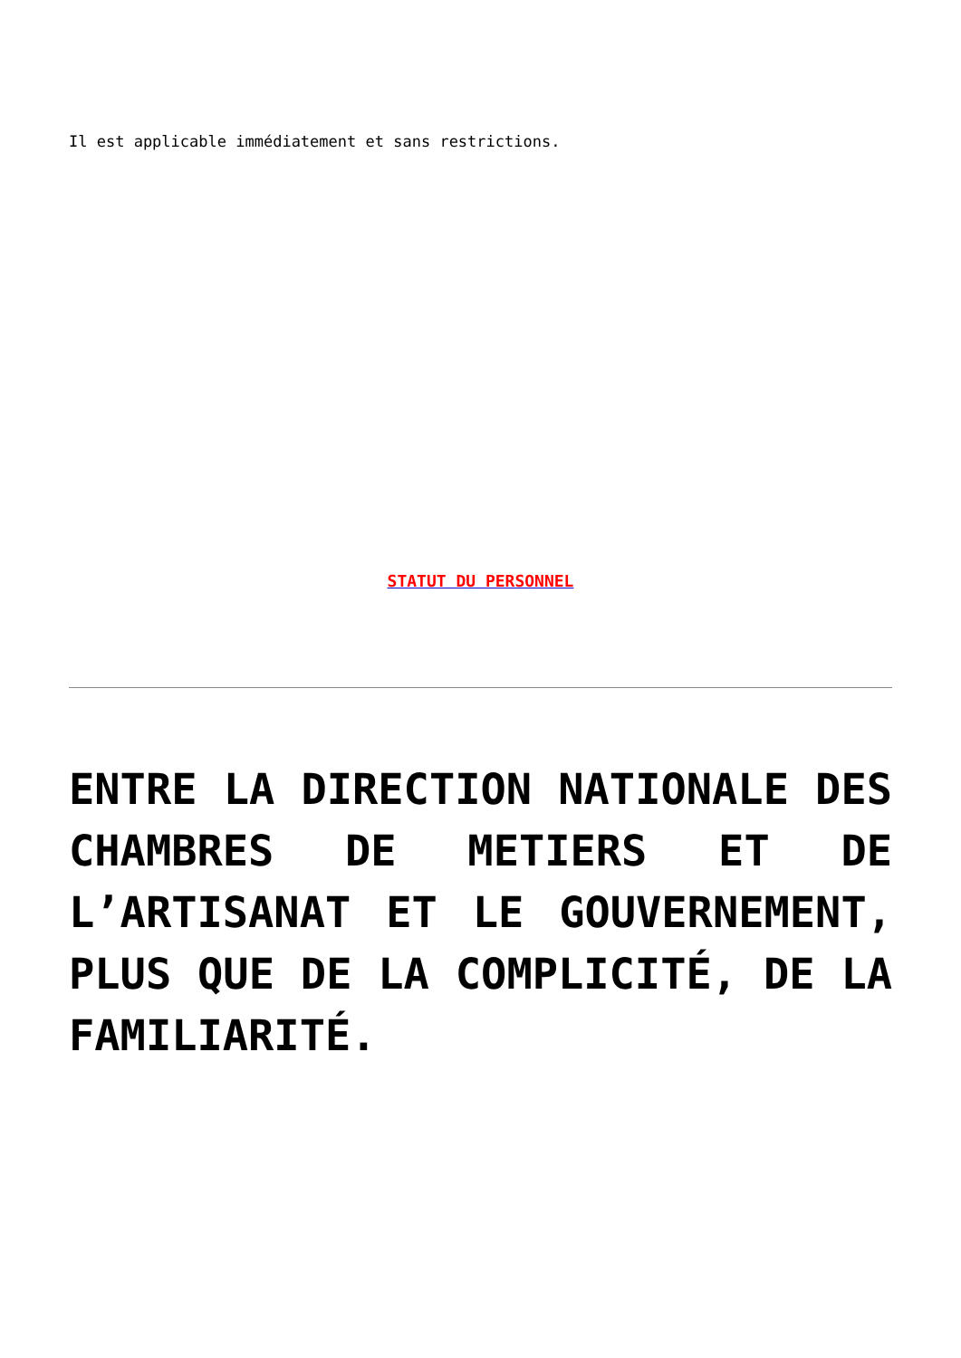Il est applicable immédiatement et sans restrictions.
STATUT DU PERSONNEL
ENTRE LA DIRECTION NATIONALE DES CHAMBRES DE METIERS ET DE L’ARTISANAT ET LE GOUVERNEMENT, PLUS QUE DE LA COMPLICITÉ, DE LA FAMILIARITÉ.